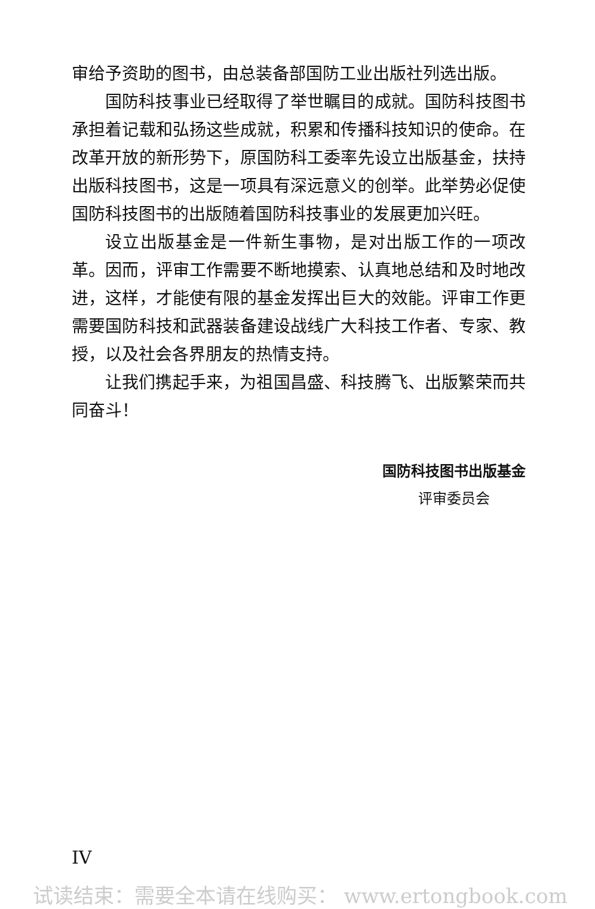审给予资助的图书，由总装备部国防工业出版社列选出版。
国防科技事业已经取得了举世瞩目的成就。国防科技图书承担着记载和弘扬这些成就，积累和传播科技知识的使命。在改革开放的新形势下，原国防科工委率先设立出版基金，扶持出版科技图书，这是一项具有深远意义的创举。此举势必促使国防科技图书的出版随着国防科技事业的发展更加兴旺。
设立出版基金是一件新生事物，是对出版工作的一项改革。因而，评审工作需要不断地摸索、认真地总结和及时地改进，这样，才能使有限的基金发挥出巨大的效能。评审工作更需要国防科技和武器装备建设战线广大科技工作者、专家、教授，以及社会各界朋友的热情支持。
让我们携起手来，为祖国昌盛、科技腾飞、出版繁荣而共同奋斗！
国防科技图书出版基金
评审委员会
IV
试读结束：需要全本请在线购买： www.ertongbook.com